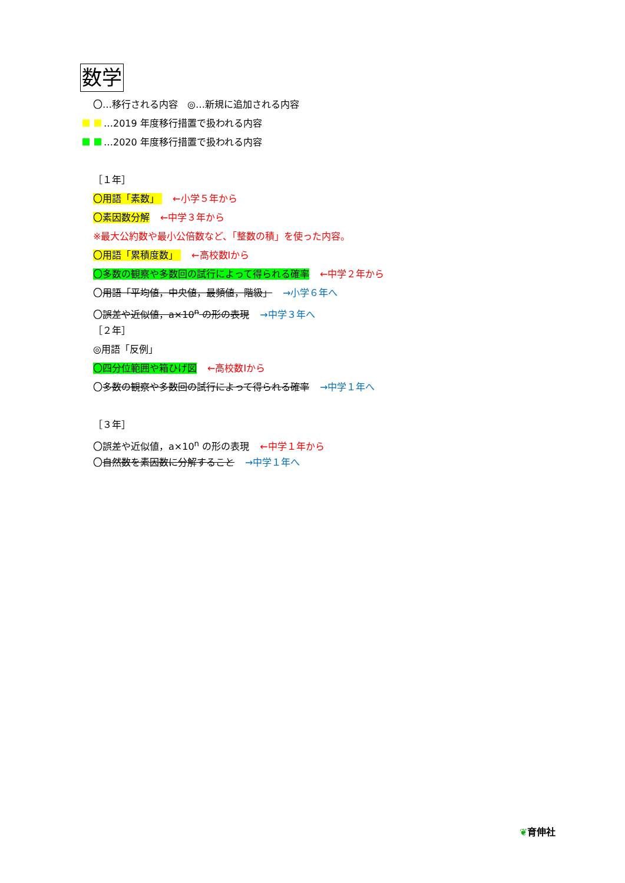数学
〇…移行される内容　◎…新規に追加される内容
…2019 年度移行措置で扱われる内容
…2020 年度移行措置で扱われる内容
［１年］
〇用語「素数」 ←小学５年から
〇素因数分解 ←中学３年から
※最大公約数や最小公倍数など、「整数の積」を使った内容。
〇用語「累積度数」 ←高校数Ⅰから
〇多数の観察や多数回の試行によって得られる確率 ←中学２年から
〇用語「平均値，中央値，最頻値，階級」 →小学６年へ
〇誤差や近似値，a×10<sup>n</sup> の形の表現 →中学３年へ
［２年］
◎用語「反例」
〇四分位範囲や箱ひげ図 ←高校数Ⅰから
〇多数の観察や多数回の試行によって得られる確率 →中学１年へ
［３年］
〇誤差や近似値，a×10<sup>n</sup> の形の表現 ←中学１年から
〇自然数を素因数に分解すること →中学１年へ
❦育伸社